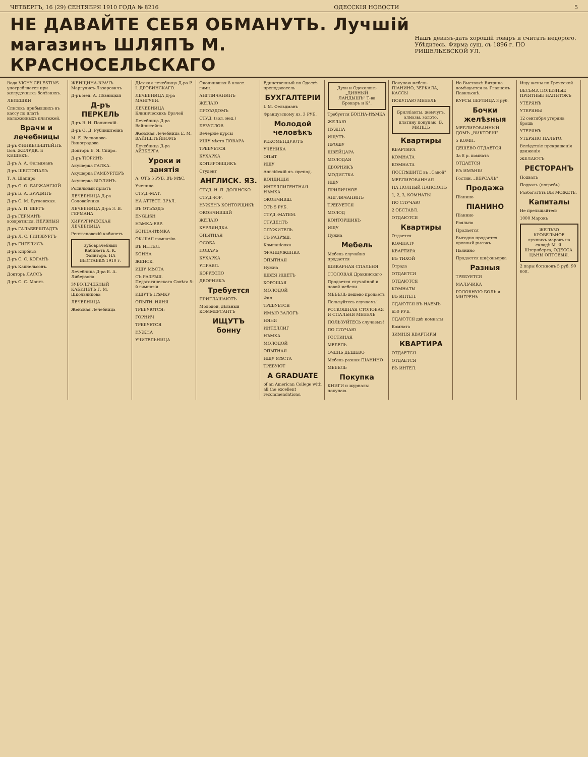ЧЕТВЕРГЪ, 16 (29) СЕНТЯБРЯ 1910 ГОДА № 8216 ОДЕССКІЯ НОВОСТИ 5
НЕ ДАВАЙТЕ СЕБЯ ОБМАНУТЬ. Лучшій магазинъ ШЛЯПЪ М. КРАСНОСЕЛЬСКАГО
Нашъ девизъ-дать хорошій товаръ и считать недорого. Убѣдитесь. Фирма сущ. съ 1896 г. ПО РИШЕЛЬЕВСКОЙ УЛ.
Вода VICHY CELESTINS употребляется при желудочныхъ болѣзняхъ.
ЛЕПЕШКИ
Списокъ прибывшихъ въ кассу по платѣ наложенныхъ платежей.
Врачи и лечебницы
Д-ръ ФИНКЕЛЬШТЕЙНЪ. Бол. ЖЕЛУДК. и КИШЕКЪ.
Д-ръ А. А. Фельдманъ
Д-ръ ШЕСТОПАЛЪ
Т. А. Шапиро
Д-ръ О. О. БАРЖАНСКІЙ
Д-ръ Б. А. БУРДИНЪ
Д-ръ С. М. Бугаевская.
Д-ръ А. П. БЕРГЪ
Д-ръ ГЕРМАНЪ возвратился. НЕРВНЫЯ
Д-ръ ГАЛЬБЕРШТАДТЪ
Д-ръ Л. С. ГИНЗБУРГЪ
Д-ръ ГИГЕЛИСЪ
Д-ръ Кирбисъ
Д-ръ С. С. КОГАНЪ
Д-ръ Кацнельсонъ.
Докторъ ЛАССЪ
Д-ръ С. С. Монтъ
ЖЕНЩИНА-ВРАЧЪ Маргулисъ-Лазаровичъ
Д-ръ мед. А. Пѣвницкій
Д-ръ ПЕРКЕЛЬ
Д-ръ В. И. Полинскій.
Д-ръ О. Д. Рубинштейнъ
М. Е. Распопова-Виноградова
Докторъ Б. Я. Спиро.
Д-ръ ТЮРИНЪ
Акушерка ГАЛКА.
Акушерка ГАМБУРГЕРЪ
Акушерка ВІОЛИНЪ.
Родильный пріютъ
ЛЕЧЕБНИЦА Д-ра Соловейчика
ЛЕЧЕБНИЦА Д-ра 3. Я. ГЕРМАНА
ХИРУРГИЧЕСКАЯ ЛЕЧЕБНИЦА
Рентгеновскій кабинетъ
Зубоврачебный Кабинетъ Х. К. Файнгора. НА ВЫСТАВКѢ 1910 г.
Лечебница Д-ра Е. А. Либерзона
ЗУБОЛЕЧЕБНЫЙ КАБИНЕТЪ Г. М. Школьникова
ЛЕЧЕБНИЦА
Женская Лечебница
Дѣтская лечебница Д-ра Р. І. ДРОБИНСКАГО.
ЛЕЧЕБНИЦА Д-ра МАНГУБИ.
ЛЕЧЕБНИЦА Клиническихъ Врачей
Лечебница Д-ра Вайнштейна.
Женская Лечебница Е. М. ВАЙНШТЕЙНОМЪ
Лечебница Д-ра АЙЗБЕРГА
Уроки и занятія
А. ОТЪ 5 РУБ. ВЪ МѢС.
Ученица
СТУД.-МАТ.
НА АТТЕСТ. ЗРѢЛ.
ВЪ ОТЪѢЗДЪ
ENGLISH
НѢМКА-ЕВР.
БОННА-НѢМКА
ОК-ШАЯ гимназію
ВЪ ИНТЕЛ.
БОННА
ЖЕНСК.
ИЩУ МѢСТА
СЪ РАЗРѢШ. Педагогическаго Совѣта 5-й гимназіи
ИЩУТЪ НѢМКУ
ОПЫТН. НЯНЯ
ТРЕБУЮТСЯ:
ГОРНИЧ
ТРЕБУЕТСЯ
НУЖНА
УЧИТЕЛЬНИЦА
Окончившая 8 класс. гимн.
АНГЛИЧАНИНЪ
ЖЕЛАЮ
ПРОѢЗДОМЪ
СТУД. (зол. мед.)
БЕЗУСЛОВ
Вечерніе курсы
ИЩУ мѣсто ПОВАРА
ТРЕБУЕТСЯ
КУХАРКА
КОПИРОВЩИКЪ
Студент
АНГЛИСК. ЯЗ.
СТУД. Н. П. ДОЛІНСКО
СТУД.-ЮР.
НУЖЕНЪ КОНТОРЩИКЪ
ОКОНЧИВШІЙ
ЖЕЛАЮ
КУРЛЯНДКА
ОПЫТНАЯ
ОСОБА
ПОВАРЪ
КУХАРКА
УПРАВЛ.
КОРРЕСПО
ДВОРНИКЪ
Требуется
ПРИГЛАШАЮТЪ
Молодой, дѣльный КОММЕРСАНТЪ
ИЩУТЪ бонну
Единственный по Одессѣ преподаватель
БУХГАЛТЕРІИ
І. М. Фельдманъ
Французскому яз. 3 РУБ.
Молодой человѣкъ
РЕКОМЕНДУЮТЪ
УЧЕНИКА
ОПЫТ
ИЩУ
Англійскій яз. препод.
КОНДИЦІИ
ИНТЕЛЛИГЕНТНАЯ НѢМКА
ОКОНЧИВШ.
ОТЪ 5 РУБ.
СТУД.-МАТЕМ.
СТУДЕНТЪ
СЛУЖИТЕЛЬ
СЪ РАЗРѢШ.
Компаніонка
ФРАНЦУЖЕНКА
ОПЫТНАЯ
Нужна
ШВЕЯ ИЩЕТЪ
ХОРОШАЯ
МОЛОДОЙ
Фил.
ТРЕБУЕТСЯ
ИМѢЮ ЗАЛОГЪ
НЯНЯ
ИНТЕЛЛИГ
НѢМКА
МОЛОДОЙ
ОПЫТНАЯ
ИЩУ МѢСТА
ТРЕБУЮТ
A GRADUATE
of an American College with all the excellent recommendations.
Духи и Одеколонъ „ДИВНЫЙ ЛАНДЫШЪ" Т-ва Брокаръ и К°.
Требуется БОННА-НѢМКА
ЖЕЛАЮ
НУЖНА
ИЩУТЪ
ПРОШУ
ШВЕЙЦАРА
МОЛОДАЯ
ДВОРНИКЪ
МОДИСТКА
ИЩУ
ПРИЛИЧНОЕ
АНГЛИЧАНИНЪ
ТРЕБУЕТСЯ
МОЛОД
КОНТОРЩИКЪ
ИЩУ
Нужна
Мебель
Мебель случайно продается
ШИКАРНАЯ СПАЛЬНЯ
СТОЛОВАЯ Дракинскаго
Продается случайной и новой мебели
МЕБЕЛЬ дешево продаетъ
Пользуйтесь случаемъ!
РОСКОШНАЯ СТОЛОВАЯ И СПАЛЬНЯ МЕБЕЛЬ
ПОЛЬЗУЙТЕСЬ случаемъ!
ПО СЛУЧАЮ
ГОСТИНАЯ
МЕБЕЛЬ
ОЧЕНЬ ДЕШЕВО
Мебель разная ПІАНИНО
МЕБЕЛЬ
Покупка
КНИГИ и журналы покупаю.
Покупаю мебель ПІАНИНО, ЗЕРКАЛА, КАССЫ
ПОКУПАЮ МЕБЕЛЬ
Брилліанты, жемчугъ, алмазы, золото, платину покупаю. Б. МИНЦЪ
Квартиры
КВАРТИРА
КОМНАТА
КОМНАТА
ПОСПѢШИТЕ въ „Савой"
МЕБЛИРОВАННАЯ
НА ПОЛНЫЙ ПАНСІОНЪ
1, 2, 3, КОМНАТЫ
ПО СЛУЧАЮ
2 ОБСТАВЛ.
ОТДАЮТСЯ
Квартиры
Отдается
КОМНАТУ
КВАРТИРА
ВЪ ТИХОЙ
Отрада
ОТДАЕТСЯ
ОТДАЮТСЯ
КОМНАТЫ
ВЪ ИНТЕЛ.
СДАЮТСЯ ВЪ НАЕМЪ
650 РУБ.
СДАЮТСЯ двѣ комнаты
Комната
ЗИМНІЯ КВАРТИРЫ
КВАРТИРА
ОТДАЕТСЯ
ОТДАЕТСЯ
ВЪ ИНТЕЛ.
На Выставкѣ Витрина помѣщается въ Главномъ Павильонѣ.
КУРСЫ БЕРЛИЦА 3 руб.
Бочки желѣзныя
МЕБЛИРОВАННЫЙ ДОМЪ „ВИКТОРІЯ"
5 КОМН.
ДЕШЕВО ОТДАЕТСЯ
За 8 р. комната
ОТДАЕТСЯ
ВЪ ИМѢНІИ
Гостин. „ВЕРСАЛЬ"
Продажа
Піанино
ПІАНИНО
Піанино
Рояльно
Продается
Выгодно продается кровный рысакъ
Пьянино
Продается шифоньерка
Разныя
ТРЕБУЕТСЯ
МАЛЬЧИКА
ГОЛОВНУЮ БОЛЬ и МИГРЕНЬ
Ищу жены по Гречеcкой
ВЕСЬМА ПОЛЕЗНЫЕ ПРІЯТНЫЕ НАПИТОКЪ
УТЕРЯНЪ
УТЕРЯНЫ
12 сентября утеряна брошь
УТЕРЯНЪ
УТЕРЯНО ПАЛЬТО.
Вслѣдствіе прекращенія движенія
ЖЕЛАЮТЪ
РЕСТОРАНЪ
Подвалъ
Подвалъ (погребъ)
Разбогатѣть ВЫ МОЖЕТЕ.
Капиталы
Не прельщайтесь
1000 Марокъ
ЖЕЛѢЗО КРОВЕЛЬНОЕ лучшихъ марокъ на складѣ М. Я. Штернберга, ОДЕССА. ЦѢНЫ ОПТОВЫЯ.
2 пары ботинокъ 5 руб. 90 коп.